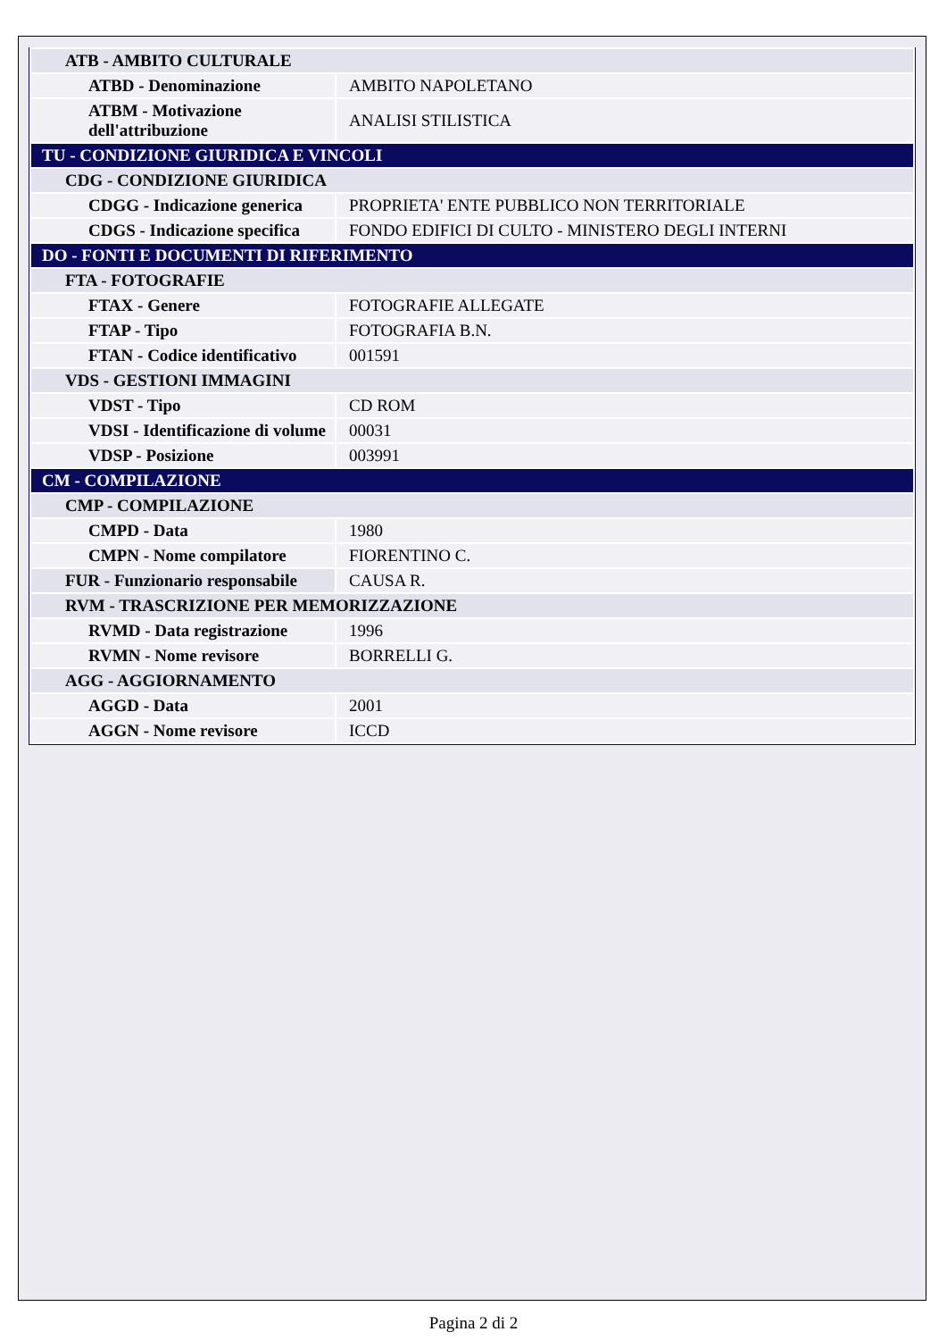| ATB - AMBITO CULTURALE | |
| ATBD - Denominazione | AMBITO NAPOLETANO |
| ATBM - Motivazione dell'attribuzione | ANALISI STILISTICA |
| TU - CONDIZIONE GIURIDICA E VINCOLI | |
| CDG - CONDIZIONE GIURIDICA | |
| CDGG - Indicazione generica | PROPRIETA' ENTE PUBBLICO NON TERRITORIALE |
| CDGS - Indicazione specifica | FONDO EDIFICI DI CULTO - MINISTERO DEGLI INTERNI |
| DO - FONTI E DOCUMENTI DI RIFERIMENTO | |
| FTA - FOTOGRAFIE | |
| FTAX - Genere | FOTOGRAFIE ALLEGATE |
| FTAP - Tipo | FOTOGRAFIA B.N. |
| FTAN - Codice identificativo | 001591 |
| VDS - GESTIONI IMMAGINI | |
| VDST - Tipo | CD ROM |
| VDSI - Identificazione di volume | 00031 |
| VDSP - Posizione | 003991 |
| CM - COMPILAZIONE | |
| CMP - COMPILAZIONE | |
| CMPD - Data | 1980 |
| CMPN - Nome compilatore | FIORENTINO C. |
| FUR - Funzionario responsabile | CAUSA R. |
| RVM - TRASCRIZIONE PER MEMORIZZAZIONE | |
| RVMD - Data registrazione | 1996 |
| RVMN - Nome revisore | BORRELLI G. |
| AGG - AGGIORNAMENTO | |
| AGGD - Data | 2001 |
| AGGN - Nome revisore | ICCD |
Pagina 2 di 2